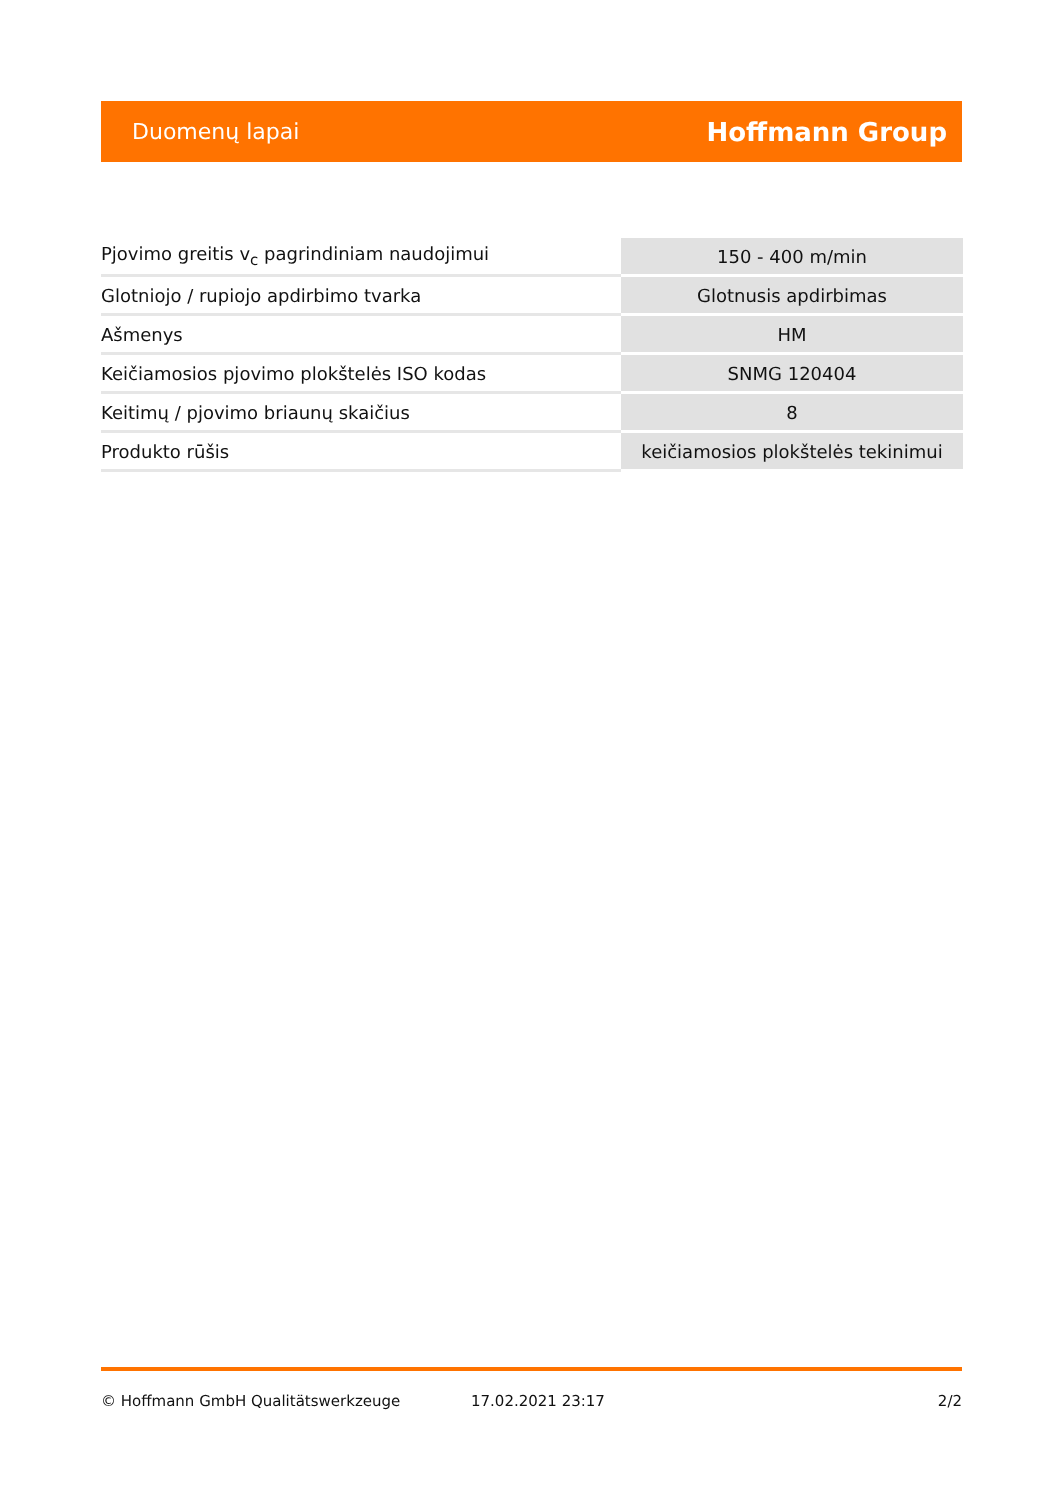Duomenų lapai Hoffmann Group
| Pjovimo greitis v<sub>c</sub> pagrindiniam naudojimui | 150 - 400 m/min |
| Glotniojo / rupiojo apdirbimo tvarka | Glotnusis apdirbimas |
| Ašmenys | HM |
| Keičiamosios pjovimo plokštelės ISO kodas | SNMG 120404 |
| Keitimų / pjovimo briaunų skaičius | 8 |
| Produkto rūšis | keičiamosios plokštelės tekinimui |
© Hoffmann GmbH Qualitätswerkzeuge 17.02.2021 23:17 2/2